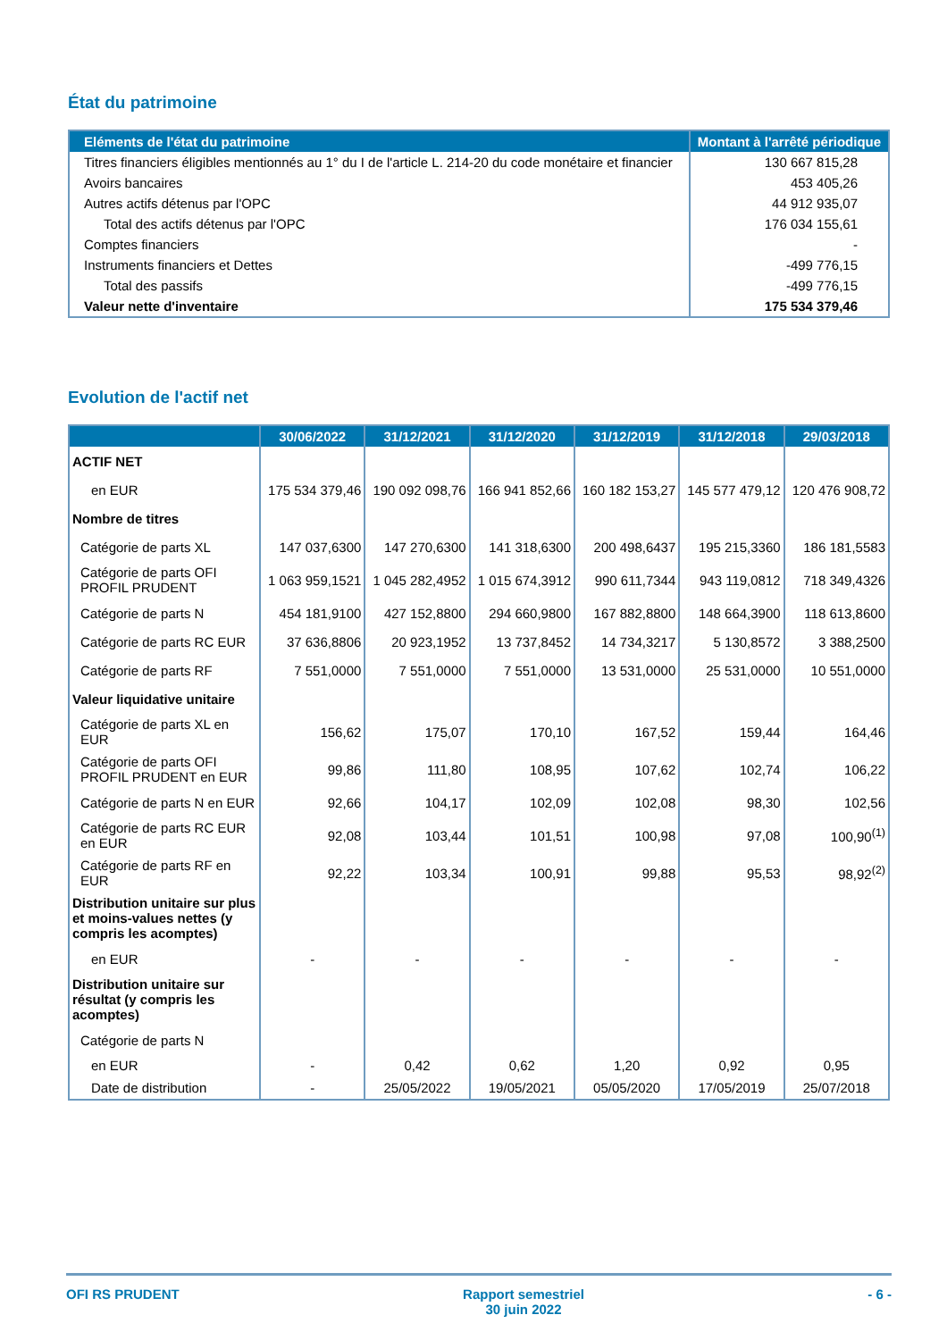État du patrimoine
| Eléments de l'état du patrimoine | Montant à l'arrêté périodique |
| --- | --- |
| Titres financiers éligibles mentionnés au 1° du I de l'article L. 214-20 du code monétaire et financier | 130 667 815,28 |
| Avoirs bancaires | 453 405,26 |
| Autres actifs détenus par l'OPC | 44 912 935,07 |
| Total des actifs détenus par l'OPC | 176 034 155,61 |
| Comptes financiers | - |
| Instruments financiers et Dettes | -499 776,15 |
| Total des passifs | -499 776,15 |
| Valeur nette d'inventaire | 175 534 379,46 |
Evolution de l'actif net
| | 30/06/2022 | 31/12/2021 | 31/12/2020 | 31/12/2019 | 31/12/2018 | 29/03/2018 |
| --- | --- | --- | --- | --- | --- | --- |
| ACTIF NET | | | | | | |
| en EUR | 175 534 379,46 | 190 092 098,76 | 166 941 852,66 | 160 182 153,27 | 145 577 479,12 | 120 476 908,72 |
| Nombre de titres | | | | | | |
| Catégorie de parts XL | 147 037,6300 | 147 270,6300 | 141 318,6300 | 200 498,6437 | 195 215,3360 | 186 181,5583 |
| Catégorie de parts OFI PROFIL PRUDENT | 1 063 959,1521 | 1 045 282,4952 | 1 015 674,3912 | 990 611,7344 | 943 119,0812 | 718 349,4326 |
| Catégorie de parts N | 454 181,9100 | 427 152,8800 | 294 660,9800 | 167 882,8800 | 148 664,3900 | 118 613,8600 |
| Catégorie de parts RC EUR | 37 636,8806 | 20 923,1952 | 13 737,8452 | 14 734,3217 | 5 130,8572 | 3 388,2500 |
| Catégorie de parts RF | 7 551,0000 | 7 551,0000 | 7 551,0000 | 13 531,0000 | 25 531,0000 | 10 551,0000 |
| Valeur liquidative unitaire | | | | | | |
| Catégorie de parts XL en EUR | 156,62 | 175,07 | 170,10 | 167,52 | 159,44 | 164,46 |
| Catégorie de parts OFI PROFIL PRUDENT en EUR | 99,86 | 111,80 | 108,95 | 107,62 | 102,74 | 106,22 |
| Catégorie de parts N en EUR | 92,66 | 104,17 | 102,09 | 102,08 | 98,30 | 102,56 |
| Catégorie de parts RC EUR en EUR | 92,08 | 103,44 | 101,51 | 100,98 | 97,08 | 100,90<sup>(1)</sup> |
| Catégorie de parts RF en EUR | 92,22 | 103,34 | 100,91 | 99,88 | 95,53 | 98,92<sup>(2)</sup> |
| Distribution unitaire sur plus et moins-values nettes (y compris les acomptes) | | | | | | |
| en EUR | - | - | - | - | - | - |
| Distribution unitaire sur résultat (y compris les acomptes) | | | | | | |
| Catégorie de parts N | | | | | | |
| en EUR | - | 0,42 | 0,62 | 1,20 | 0,92 | 0,95 |
| Date de distribution | - | 25/05/2022 | 19/05/2021 | 05/05/2020 | 17/05/2019 | 25/07/2018 |
OFI RS PRUDENT Rapport semestriel
30 juin 2022 - 6 -